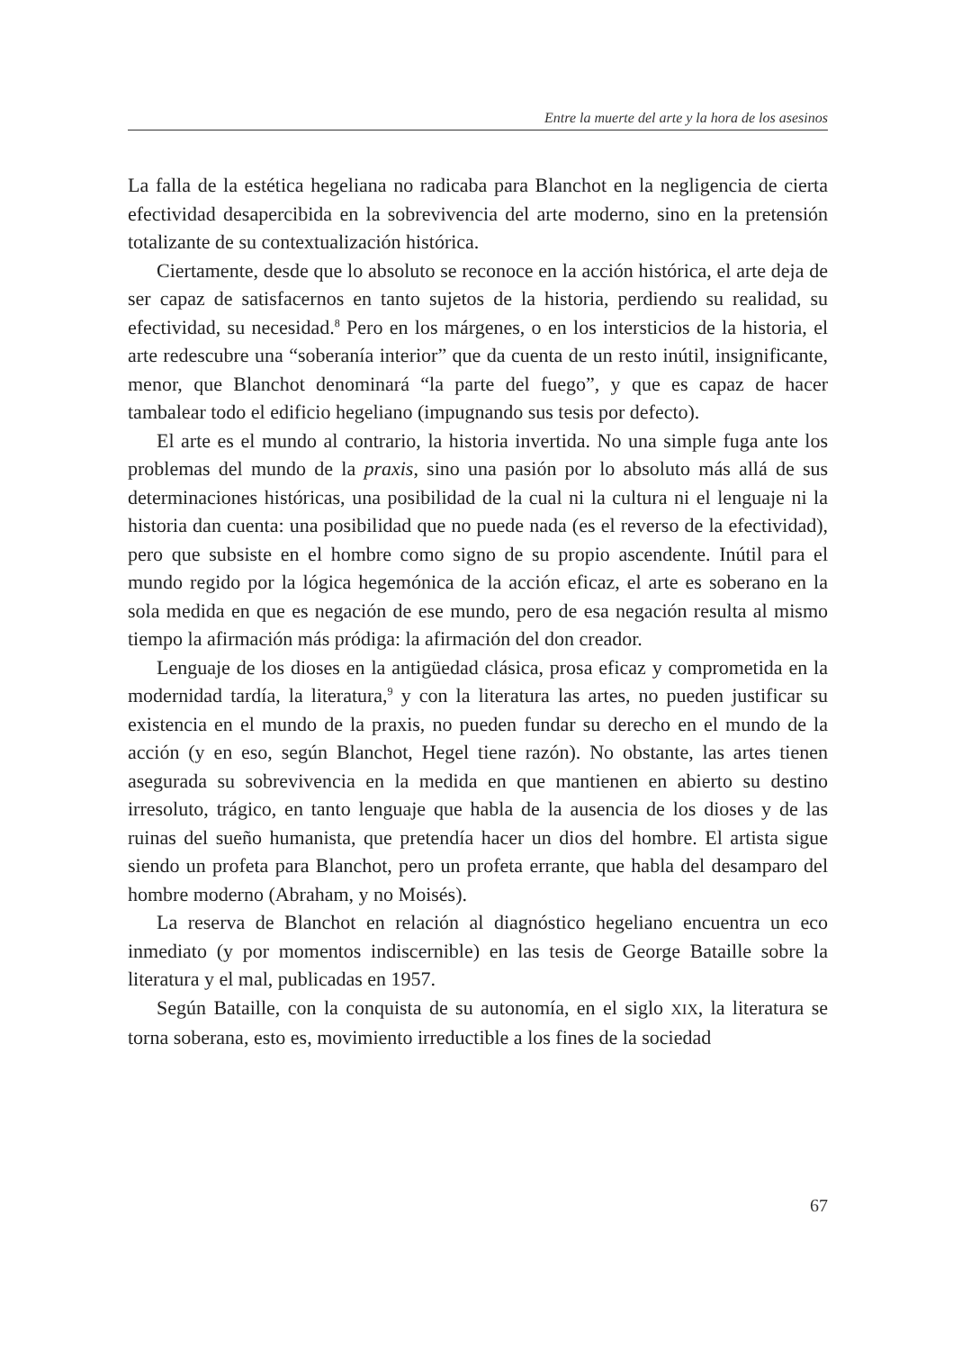Entre la muerte del arte y la hora de los asesinos
La falla de la estética hegeliana no radicaba para Blanchot en la negligencia de cierta efectividad desapercibida en la sobrevivencia del arte moderno, sino en la pretensión totalizante de su contextualización histórica.
Ciertamente, desde que lo absoluto se reconoce en la acción histórica, el arte deja de ser capaz de satisfacernos en tanto sujetos de la historia, perdiendo su realidad, su efectividad, su necesidad.<sup>8</sup> Pero en los márgenes, o en los intersticios de la historia, el arte redescubre una “soberanía interior” que da cuenta de un resto inútil, insignificante, menor, que Blanchot denominará “la parte del fuego”, y que es capaz de hacer tambalear todo el edificio hegeliano (impugnando sus tesis por defecto).
El arte es el mundo al contrario, la historia invertida. No una simple fuga ante los problemas del mundo de la praxis, sino una pasión por lo absoluto más allá de sus determinaciones históricas, una posibilidad de la cual ni la cultura ni el lenguaje ni la historia dan cuenta: una posibilidad que no puede nada (es el reverso de la efectividad), pero que subsiste en el hombre como signo de su propio ascendente. Inútil para el mundo regido por la lógica hegemónica de la acción eficaz, el arte es soberano en la sola medida en que es negación de ese mundo, pero de esa negación resulta al mismo tiempo la afirmación más pródiga: la afirmación del don creador.
Lenguaje de los dioses en la antigüedad clásica, prosa eficaz y comprometida en la modernidad tardía, la literatura,<sup>9</sup> y con la literatura las artes, no pueden justificar su existencia en el mundo de la praxis, no pueden fundar su derecho en el mundo de la acción (y en eso, según Blanchot, Hegel tiene razón). No obstante, las artes tienen asegurada su sobrevivencia en la medida en que mantienen en abierto su destino irresoluto, trágico, en tanto lenguaje que habla de la ausencia de los dioses y de las ruinas del sueño humanista, que pretendía hacer un dios del hombre. El artista sigue siendo un profeta para Blanchot, pero un profeta errante, que habla del desamparo del hombre moderno (Abraham, y no Moisés).
La reserva de Blanchot en relación al diagnóstico hegeliano encuentra un eco inmediato (y por momentos indiscernible) en las tesis de George Bataille sobre la literatura y el mal, publicadas en 1957.
Según Bataille, con la conquista de su autonomía, en el siglo XIX, la literatura se torna soberana, esto es, movimiento irreductible a los fines de la sociedad
67